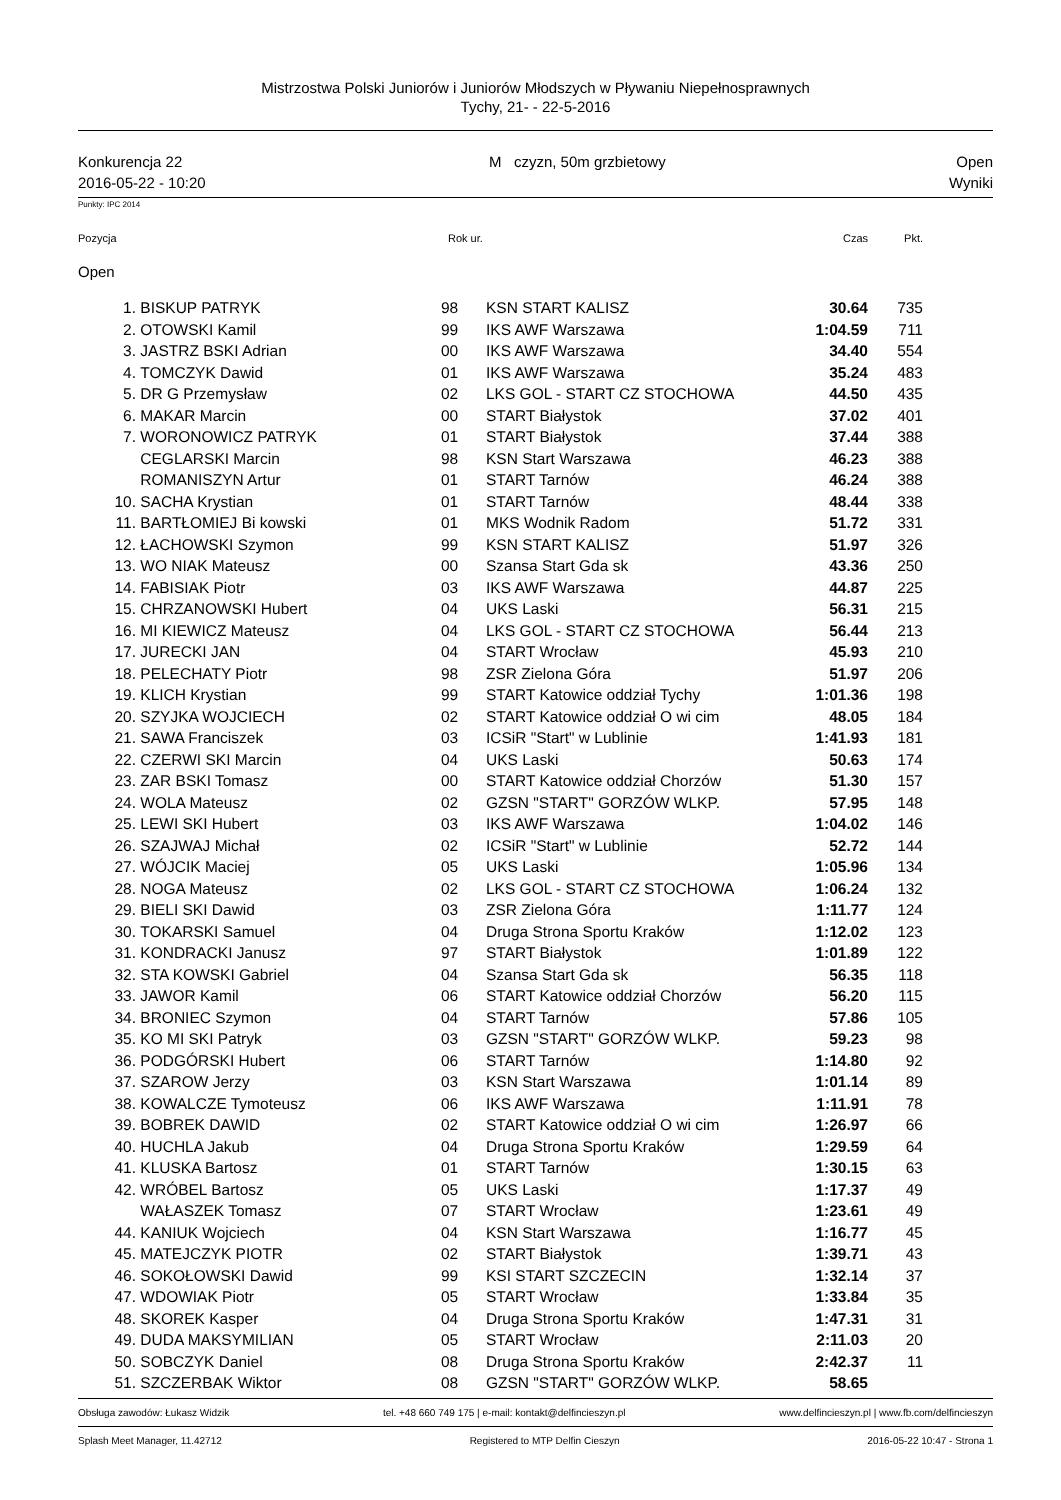Mistrzostwa Polski Juniorów i Juniorów Młodszych w Pływaniu Niepełnosprawnych
Tychy, 21- - 22-5-2016
Konkurencja 22
2016-05-22 - 10:20
M czyzn, 50m grzbietowy Open
Wyniki
Punkty: IPC 2014
| Pozycja | Rok ur. | Czas | Pkt. | |
Open
| 1. | BISKUP PATRYK | 98 | KSN START KALISZ | 30.64 | 735 | |
| 2. | OTOWSKI Kamil | 99 | IKS AWF Warszawa | 1:04.59 | 711 | |
| 3. | JASTRZ BSKI Adrian | 00 | IKS AWF Warszawa | 34.40 | 554 | |
| 4. | TOMCZYK Dawid | 01 | IKS AWF Warszawa | 35.24 | 483 | |
| 5. | DR G Przemysław | 02 | LKS GOL - START CZ STOCHOWA | 44.50 | 435 | |
| 6. | MAKAR Marcin | 00 | START Białystok | 37.02 | 401 | |
| 7. | WORONOWICZ PATRYK | 01 | START Białystok | 37.44 | 388 | |
| | CEGLARSKI Marcin | 98 | KSN Start Warszawa | 46.23 | 388 | |
| | ROMANISZYN Artur | 01 | START Tarnów | 46.24 | 388 | |
| 10. | SACHA Krystian | 01 | START Tarnów | 48.44 | 338 | |
| 11. | BARTŁOMIEJ Bi kowski | 01 | MKS Wodnik Radom | 51.72 | 331 | |
| 12. | ŁACHOWSKI Szymon | 99 | KSN START KALISZ | 51.97 | 326 | |
| 13. | WO NIAK Mateusz | 00 | Szansa Start Gda sk | 43.36 | 250 | |
| 14. | FABISIAK Piotr | 03 | IKS AWF Warszawa | 44.87 | 225 | |
| 15. | CHRZANOWSKI Hubert | 04 | UKS Laski | 56.31 | 215 | |
| 16. | MI KIEWICZ Mateusz | 04 | LKS GOL - START CZ STOCHOWA | 56.44 | 213 | |
| 17. | JURECKI JAN | 04 | START Wrocław | 45.93 | 210 | |
| 18. | PELECHATY Piotr | 98 | ZSR Zielona Góra | 51.97 | 206 | |
| 19. | KLICH Krystian | 99 | START Katowice oddział Tychy | 1:01.36 | 198 | |
| 20. | SZYJKA WOJCIECH | 02 | START Katowice oddział O wi cim | 48.05 | 184 | |
| 21. | SAWA Franciszek | 03 | ICSiR "Start" w Lublinie | 1:41.93 | 181 | |
| 22. | CZERWI SKI Marcin | 04 | UKS Laski | 50.63 | 174 | |
| 23. | ZAR BSKI Tomasz | 00 | START Katowice oddział Chorzów | 51.30 | 157 | |
| 24. | WOLA Mateusz | 02 | GZSN "START" GORZÓW WLKP. | 57.95 | 148 | |
| 25. | LEWI SKI Hubert | 03 | IKS AWF Warszawa | 1:04.02 | 146 | |
| 26. | SZAJWAJ Michał | 02 | ICSiR "Start" w Lublinie | 52.72 | 144 | |
| 27. | WÓJCIK Maciej | 05 | UKS Laski | 1:05.96 | 134 | |
| 28. | NOGA Mateusz | 02 | LKS GOL - START CZ STOCHOWA | 1:06.24 | 132 | |
| 29. | BIELI SKI Dawid | 03 | ZSR Zielona Góra | 1:11.77 | 124 | |
| 30. | TOKARSKI Samuel | 04 | Druga Strona Sportu Kraków | 1:12.02 | 123 | |
| 31. | KONDRACKI Janusz | 97 | START Białystok | 1:01.89 | 122 | |
| 32. | STA KOWSKI Gabriel | 04 | Szansa Start Gda sk | 56.35 | 118 | |
| 33. | JAWOR Kamil | 06 | START Katowice oddział Chorzów | 56.20 | 115 | |
| 34. | BRONIEC Szymon | 04 | START Tarnów | 57.86 | 105 | |
| 35. | KO MI SKI Patryk | 03 | GZSN "START" GORZÓW WLKP. | 59.23 | 98 | |
| 36. | PODGÓRSKI Hubert | 06 | START Tarnów | 1:14.80 | 92 | |
| 37. | SZAROW Jerzy | 03 | KSN Start Warszawa | 1:01.14 | 89 | |
| 38. | KOWALCZE Tymoteusz | 06 | IKS AWF Warszawa | 1:11.91 | 78 | |
| 39. | BOBREK DAWID | 02 | START Katowice oddział O wi cim | 1:26.97 | 66 | |
| 40. | HUCHLA Jakub | 04 | Druga Strona Sportu Kraków | 1:29.59 | 64 | |
| 41. | KLUSKA Bartosz | 01 | START Tarnów | 1:30.15 | 63 | |
| 42. | WRÓBEL Bartosz | 05 | UKS Laski | 1:17.37 | 49 | |
| | WAŁASZEK Tomasz | 07 | START Wrocław | 1:23.61 | 49 | |
| 44. | KANIUK Wojciech | 04 | KSN Start Warszawa | 1:16.77 | 45 | |
| 45. | MATEJCZYK PIOTR | 02 | START Białystok | 1:39.71 | 43 | |
| 46. | SOKOŁOWSKI Dawid | 99 | KSI START SZCZECIN | 1:32.14 | 37 | |
| 47. | WDOWIAK Piotr | 05 | START Wrocław | 1:33.84 | 35 | |
| 48. | SKOREK Kasper | 04 | Druga Strona Sportu Kraków | 1:47.31 | 31 | |
| 49. | DUDA MAKSYMILIAN | 05 | START Wrocław | 2:11.03 | 20 | |
| 50. | SOBCZYK Daniel | 08 | Druga Strona Sportu Kraków | 2:42.37 | 11 | |
| 51. | SZCZERBAK Wiktor | 08 | GZSN "START" GORZÓW WLKP. | 58.65 | | |
Obsługa zawodów: Łukasz Widzik tel. +48 660 749 175 | e-mail: kontakt@delfincieszyn.pl www.delfincieszyn.pl | www.fb.com/delfincieszyn
Splash Meet Manager, 11.42712 Registered to MTP Delfin Cieszyn 2016-05-22 10:47 - Strona 1